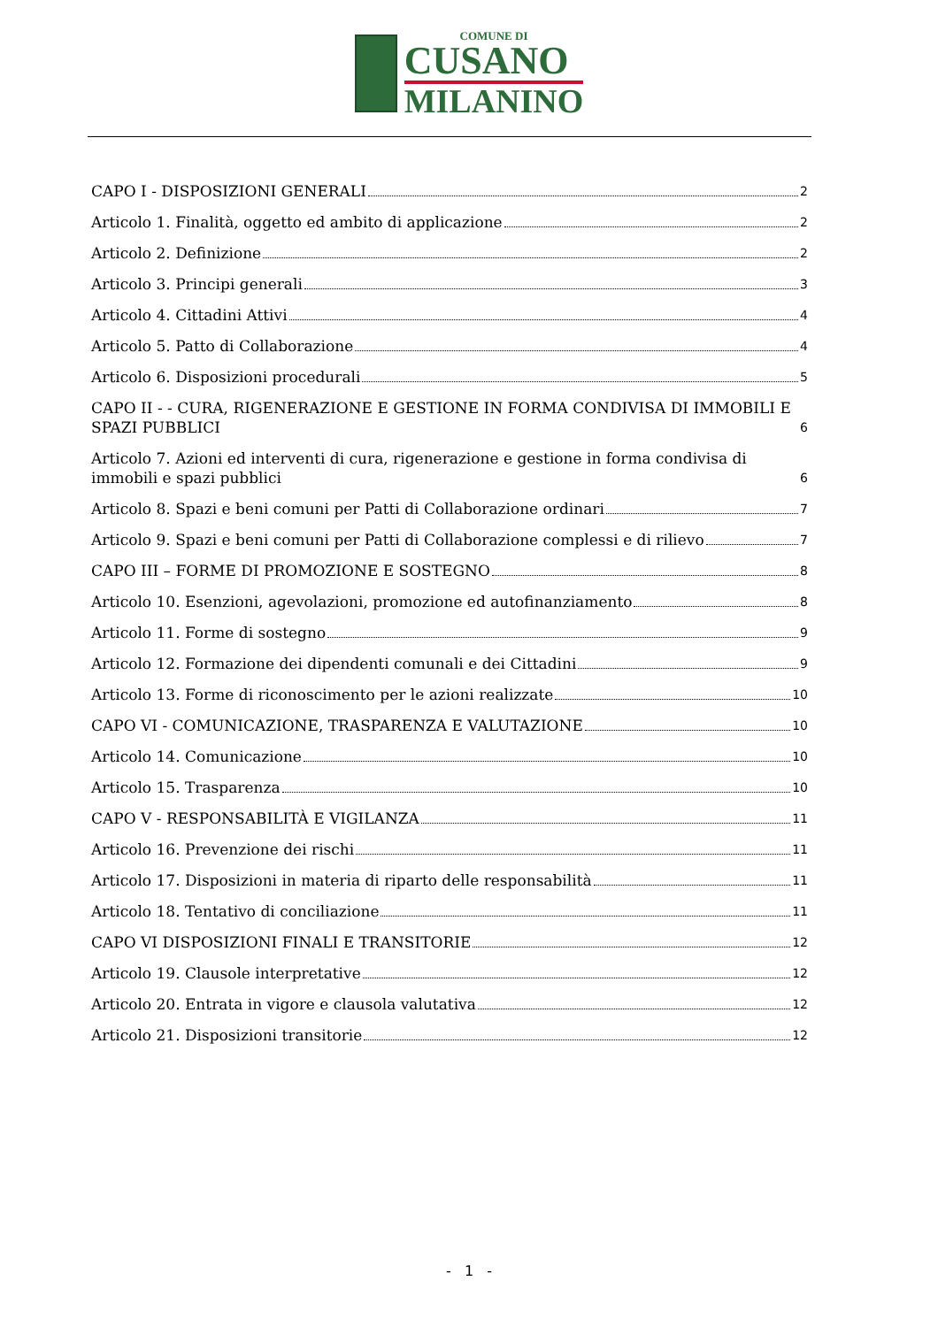COMUNE DI
CUSANO
MILANINO
CAPO I - DISPOSIZIONI GENERALI 2
Articolo 1. Finalità, oggetto ed ambito di applicazione 2
Articolo 2. Definizione 2
Articolo 3. Principi generali 3
Articolo 4. Cittadini Attivi 4
Articolo 5. Patto di Collaborazione 4
Articolo 6. Disposizioni procedurali 5
CAPO II - - CURA, RIGENERAZIONE E GESTIONE IN FORMA CONDIVISA DI IMMOBILI E SPAZI PUBBLICI 6
Articolo 7. Azioni ed interventi di cura, rigenerazione e gestione in forma condivisa di immobili e spazi pubblici 6
Articolo 8. Spazi e beni comuni per Patti di Collaborazione ordinari 7
Articolo 9. Spazi e beni comuni per Patti di Collaborazione complessi e di rilievo 7
CAPO III – FORME DI PROMOZIONE E SOSTEGNO 8
Articolo 10. Esenzioni, agevolazioni, promozione ed autofinanziamento 8
Articolo 11. Forme di sostegno 9
Articolo 12. Formazione dei dipendenti comunali e dei Cittadini 9
Articolo 13. Forme di riconoscimento per le azioni realizzate 10
CAPO VI - COMUNICAZIONE, TRASPARENZA E VALUTAZIONE 10
Articolo 14. Comunicazione 10
Articolo 15. Trasparenza 10
CAPO V - RESPONSABILITÀ E VIGILANZA 11
Articolo 16. Prevenzione dei rischi 11
Articolo 17. Disposizioni in materia di riparto delle responsabilità 11
Articolo 18. Tentativo di conciliazione 11
CAPO VI DISPOSIZIONI FINALI E TRANSITORIE 12
Articolo 19. Clausole interpretative 12
Articolo 20. Entrata in vigore e clausola valutativa 12
Articolo 21. Disposizioni transitorie 12
- 1 -